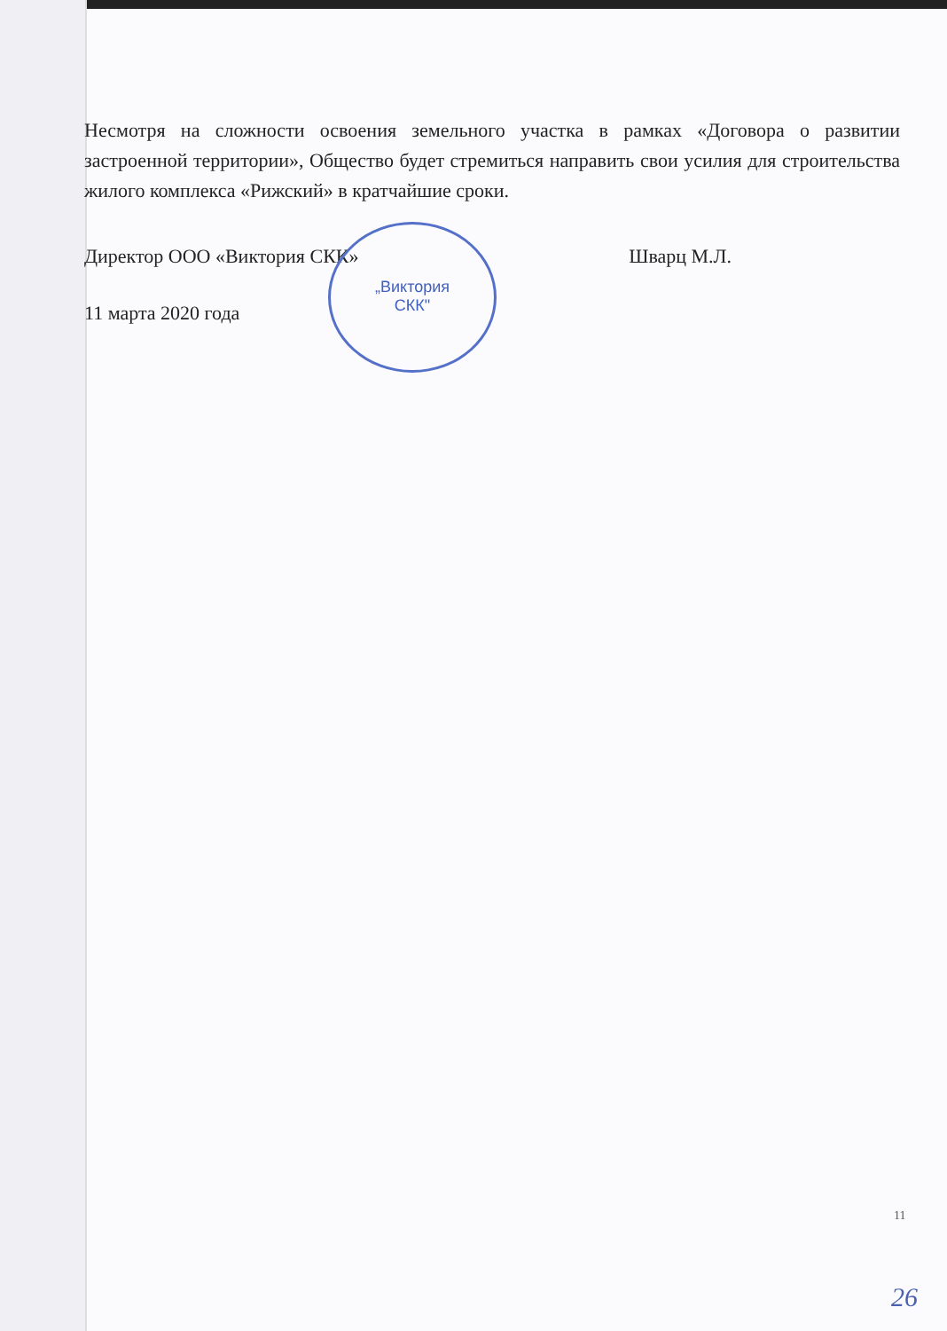Несмотря на сложности освоения земельного участка в рамках «Договора о развитии застроенной территории», Общество будет стремиться направить свои усилия для строительства жилого комплекса «Рижский» в кратчайшие сроки.
Директор ООО «Виктория СКК» Шварц М.Л.
11 марта 2020 года
„Виктория
СКК"
11
26